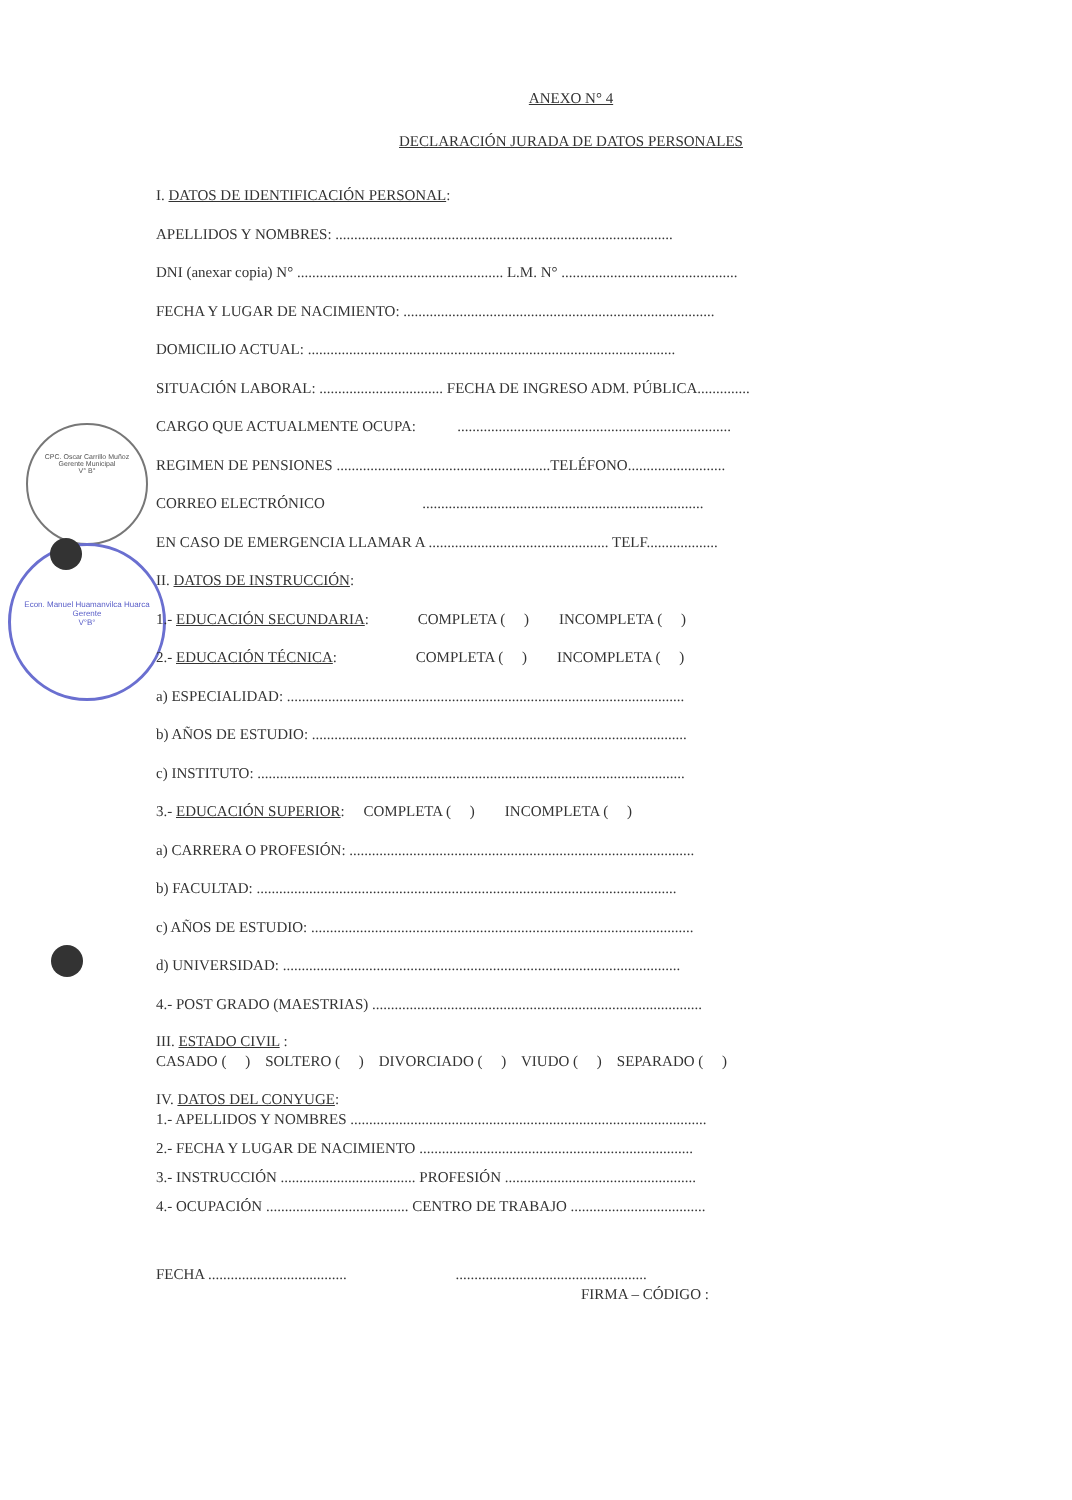CPC. Oscar Carrillo Muñoz
Gerente Municipal
V° B°
Econ. Manuel Huamanvilca Huarca
Gerente
V°B°
ANEXO N° 4
DECLARACIÓN JURADA DE DATOS PERSONALES
I. DATOS DE IDENTIFICACIÓN PERSONAL:
APELLIDOS Y NOMBRES: ..........................................................................................
DNI (anexar copia) N° ....................................................... L.M. N° ...............................................
FECHA Y LUGAR DE NACIMIENTO: ...................................................................................
DOMICILIO ACTUAL: ..................................................................................................
SITUACIÓN LABORAL: ................................. FECHA DE INGRESO ADM. PÚBLICA..............
CARGO QUE ACTUALMENTE OCUPA: .........................................................................
REGIMEN DE PENSIONES .........................................................TELÉFONO..........................
CORREO ELECTRÓNICO ...........................................................................
EN CASO DE EMERGENCIA LLAMAR A ................................................ TELF...................
II. DATOS DE INSTRUCCIÓN:
1.- EDUCACIÓN SECUNDARIA: COMPLETA ( ) INCOMPLETA ( )
2.- EDUCACIÓN TÉCNICA: COMPLETA ( ) INCOMPLETA ( )
a) ESPECIALIDAD: ..........................................................................................................
b) AÑOS DE ESTUDIO: ....................................................................................................
c) INSTITUTO: ..................................................................................................................
3.- EDUCACIÓN SUPERIOR: COMPLETA ( ) INCOMPLETA ( )
a) CARRERA O PROFESIÓN: ............................................................................................
b) FACULTAD: ................................................................................................................
c) AÑOS DE ESTUDIO: ......................................................................................................
d) UNIVERSIDAD: ..........................................................................................................
4.- POST GRADO (MAESTRIAS) ........................................................................................
III. ESTADO CIVIL :
CASADO ( ) SOLTERO ( ) DIVORCIADO ( ) VIUDO ( ) SEPARADO ( )
IV. DATOS DEL CONYUGE:
1.- APELLIDOS Y NOMBRES ...............................................................................................
2.- FECHA Y LUGAR DE NACIMIENTO .........................................................................
3.- INSTRUCCIÓN .................................... PROFESIÓN ...................................................
4.- OCUPACIÓN ...................................... CENTRO DE TRABAJO ....................................
FECHA ..................................... ...................................................
FIRMA – CÓDIGO :